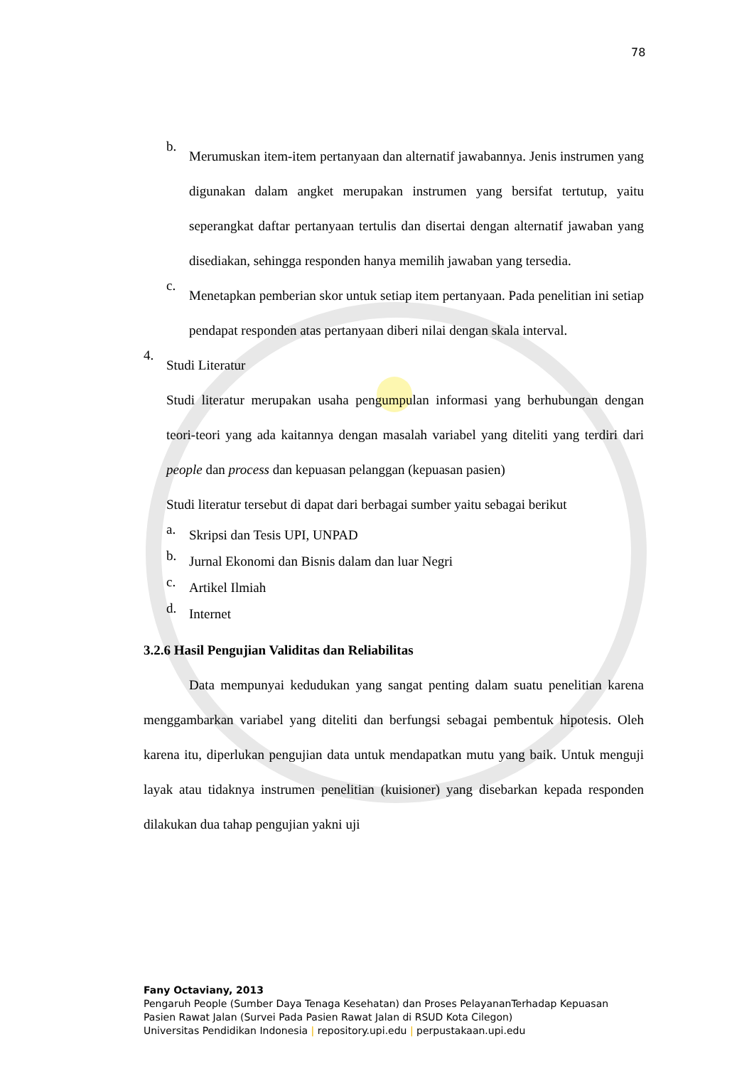78
b.
Merumuskan item-item pertanyaan dan alternatif jawabannya. Jenis instrumen yang digunakan dalam angket merupakan instrumen yang bersifat tertutup, yaitu seperangkat daftar pertanyaan tertulis dan disertai dengan alternatif jawaban yang disediakan, sehingga responden hanya memilih jawaban yang tersedia.
c.
Menetapkan pemberian skor untuk setiap item pertanyaan. Pada penelitian ini setiap pendapat responden atas pertanyaan diberi nilai dengan skala interval.
4.
Studi Literatur
Studi literatur merupakan usaha pengumpulan informasi yang berhubungan dengan teori-teori yang ada kaitannya dengan masalah variabel yang diteliti yang terdiri dari people dan process dan kepuasan pelanggan (kepuasan pasien)
Studi literatur tersebut di dapat dari berbagai sumber yaitu sebagai berikut
a.
Skripsi dan Tesis UPI, UNPAD
b.
Jurnal Ekonomi dan Bisnis dalam dan luar Negri
c.
Artikel Ilmiah
d.
Internet
3.2.6 Hasil Pengujian Validitas dan Reliabilitas
Data mempunyai kedudukan yang sangat penting dalam suatu penelitian karena menggambarkan variabel yang diteliti dan berfungsi sebagai pembentuk hipotesis. Oleh karena itu, diperlukan pengujian data untuk mendapatkan mutu yang baik. Untuk menguji layak atau tidaknya instrumen penelitian (kuisioner) yang disebarkan kepada responden dilakukan dua tahap pengujian yakni uji
Fany Octaviany, 2013
Pengaruh People (Sumber Daya Tenaga Kesehatan) dan Proses PelayananTerhadap Kepuasan
Pasien Rawat Jalan (Survei Pada Pasien Rawat Jalan di RSUD Kota Cilegon)
Universitas Pendidikan Indonesia | repository.upi.edu | perpustakaan.upi.edu